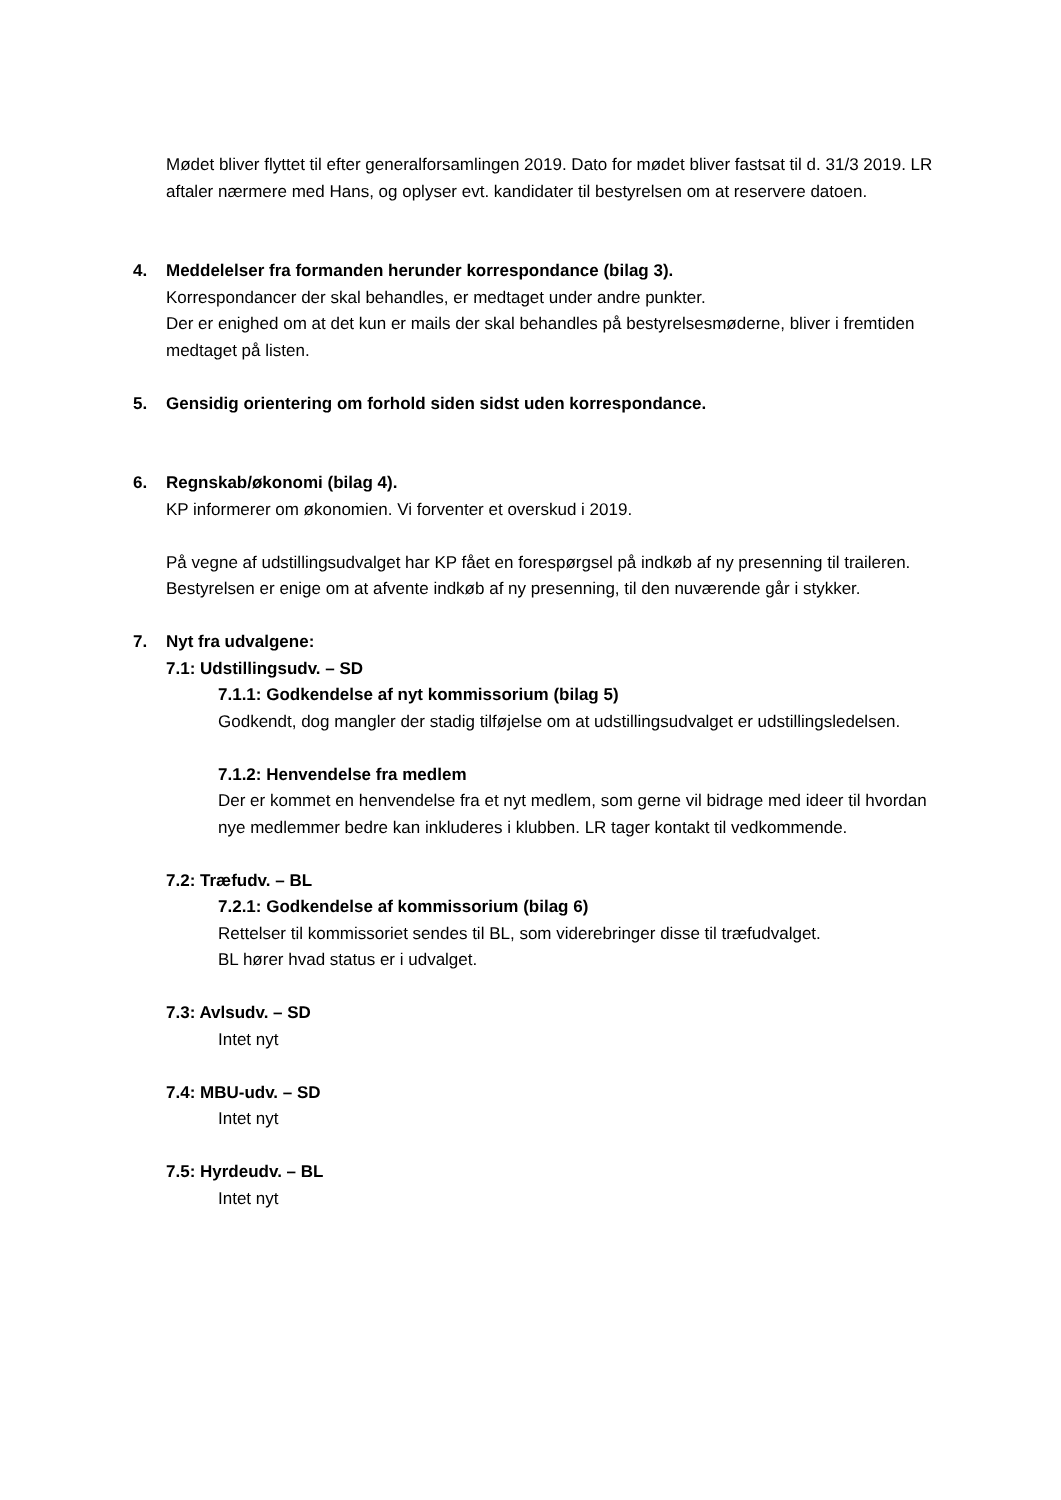Mødet bliver flyttet til efter generalforsamlingen 2019. Dato for mødet bliver fastsat til d. 31/3 2019. LR aftaler nærmere med Hans, og oplyser evt. kandidater til bestyrelsen om at reservere datoen.
4. Meddelelser fra formanden herunder korrespondance (bilag 3).
Korrespondancer der skal behandles, er medtaget under andre punkter.
Der er enighed om at det kun er mails der skal behandles på bestyrelsesmøderne, bliver i fremtiden medtaget på listen.
5. Gensidig orientering om forhold siden sidst uden korrespondance.
6. Regnskab/økonomi (bilag 4).
KP informerer om økonomien. Vi forventer et overskud i 2019.
På vegne af udstillingsudvalget har KP fået en forespørgsel på indkøb af ny presenning til traileren. Bestyrelsen er enige om at afvente indkøb af ny presenning, til den nuværende går i stykker.
7. Nyt fra udvalgene:
7.1: Udstillingsudv. – SD
7.1.1: Godkendelse af nyt kommissorium (bilag 5)
Godkendt, dog mangler der stadig tilføjelse om at udstillingsudvalget er udstillingsledelsen.
7.1.2: Henvendelse fra medlem
Der er kommet en henvendelse fra et nyt medlem, som gerne vil bidrage med ideer til hvordan nye medlemmer bedre kan inkluderes i klubben. LR tager kontakt til vedkommende.
7.2: Træfudv. – BL
7.2.1: Godkendelse af kommissorium (bilag 6)
Rettelser til kommissoriet sendes til BL, som viderebringer disse til træfudvalget.
BL hører hvad status er i udvalget.
7.3: Avlsudv. – SD
Intet nyt
7.4: MBU-udv. – SD
Intet nyt
7.5: Hyrdeudv. – BL
Intet nyt